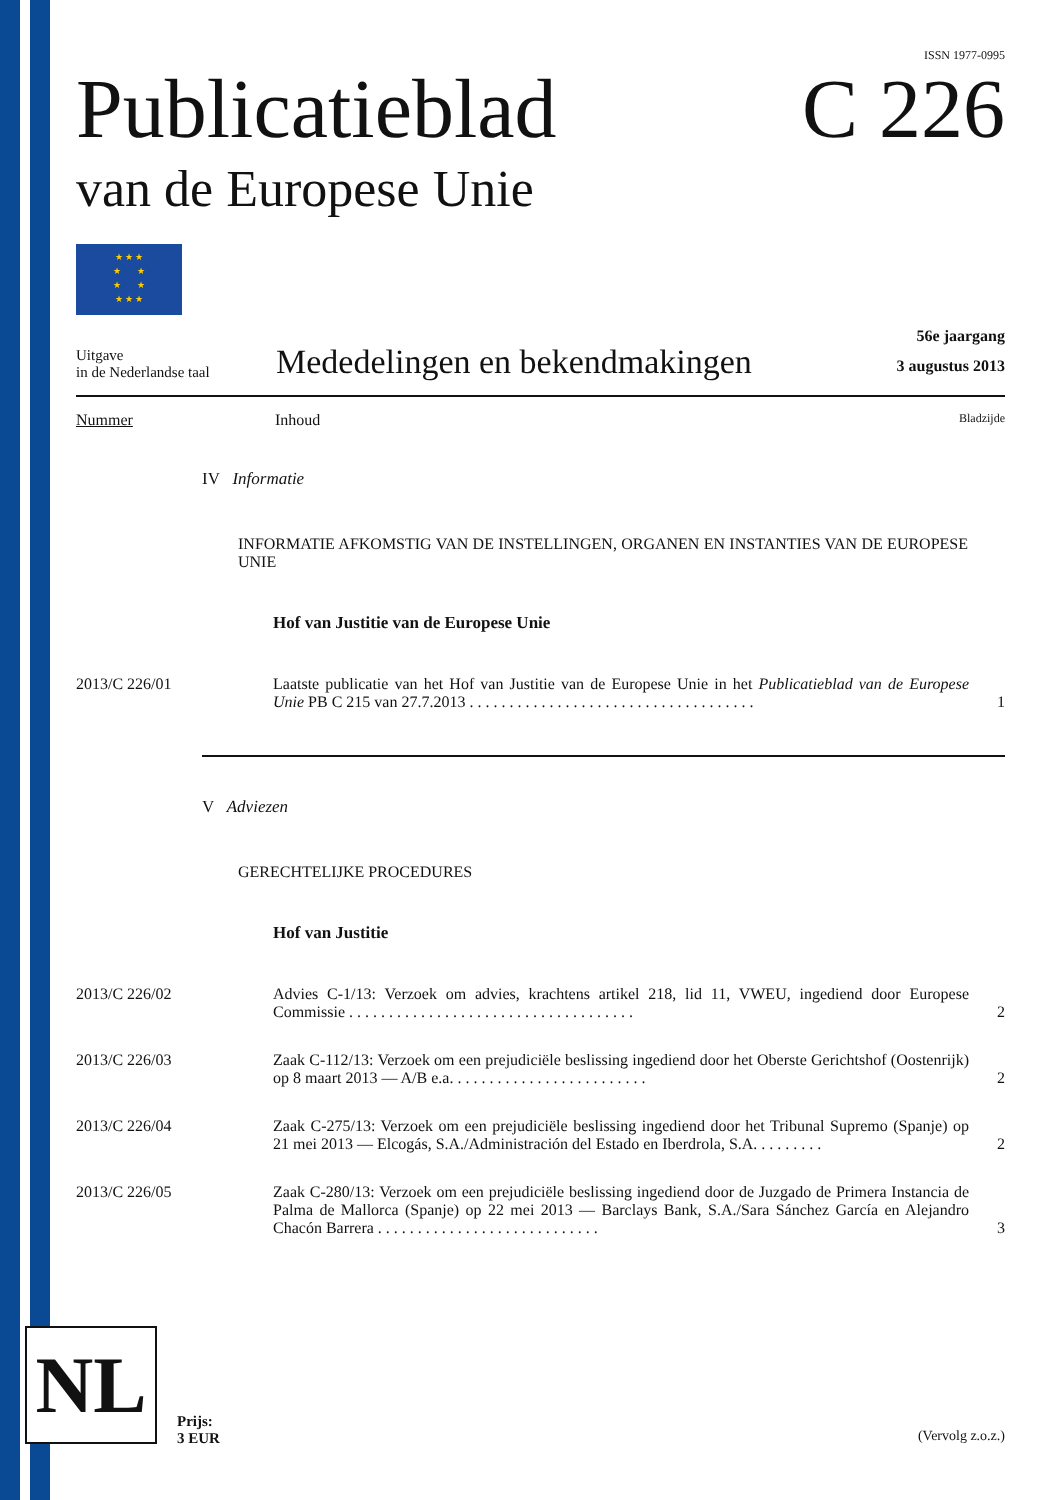ISSN 1977-0995
Publicatieblad C 226
van de Europese Unie
★ ★ ★
★ ★
★ ★
★ ★ ★
Uitgave
in de Nederlandse taal
Mededelingen en bekendmakingen
56e jaargang
3 augustus 2013
Nummer Inhoud Bladzijde
IV Informatie
INFORMATIE AFKOMSTIG VAN DE INSTELLINGEN, ORGANEN EN INSTANTIES VAN DE EUROPESE UNIE
Hof van Justitie van de Europese Unie
2013/C 226/01 Laatste publicatie van het Hof van Justitie van de Europese Unie in het Publicatieblad van de Europese Unie PB C 215 van 27.7.2013 . . . . . . . . . . . . . . . . . . . . . . . . . . . . . . . . . . . .
1
V Adviezen
GERECHTELIJKE PROCEDURES
Hof van Justitie
2013/C 226/02 Advies C-1/13: Verzoek om advies, krachtens artikel 218, lid 11, VWEU, ingediend door Europese Commissie . . . . . . . . . . . . . . . . . . . . . . . . . . . . . . . . . . . .
2
2013/C 226/03 Zaak C-112/13: Verzoek om een prejudiciële beslissing ingediend door het Oberste Gerichtshof (Oostenrijk) op 8 maart 2013 — A/B e.a. . . . . . . . . . . . . . . . . . . . . . . . .
2
2013/C 226/04 Zaak C-275/13: Verzoek om een prejudiciële beslissing ingediend door het Tribunal Supremo (Spanje) op 21 mei 2013 — Elcogás, S.A./Administración del Estado en Iberdrola, S.A. . . . . . . . .
2
2013/C 226/05 Zaak C-280/13: Verzoek om een prejudiciële beslissing ingediend door de Juzgado de Primera Instancia de Palma de Mallorca (Spanje) op 22 mei 2013 — Barclays Bank, S.A./Sara Sánchez García en Alejandro Chacón Barrera . . . . . . . . . . . . . . . . . . . . . . . . . . . .
3
NL
Prijs:
3 EUR
(Vervolg z.o.z.)